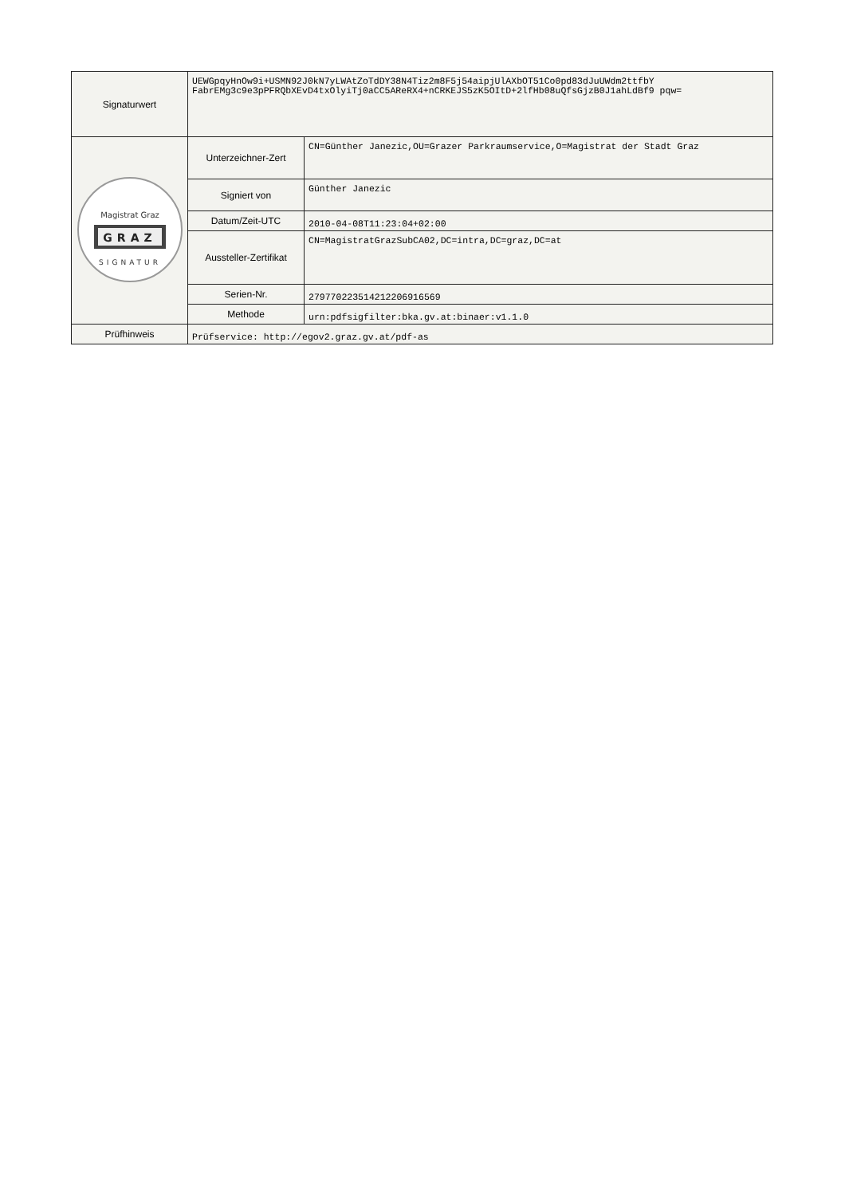| Signaturwert | UEWGpqyHnOw9i+USMN92J0kN7yLWAtZoTdDY38N4Tiz2m8F5j54aipjUlAXbOT51Co0pd83dJuUWdm2ttfbY FabrEMg3c9e3pPFRQbXEvD4txOlyiTj0aCC5AReRX4+nCRKEJS5zK5OItD+2lfHb08uQfsGjzB0J1ahLdBf9 pqw= | |
| Magistrat Graz GRAZ SIGNATUR | Unterzeichner-Zert | CN=Günther Janezic,OU=Grazer Parkraumservice,O=Magistrat der Stadt Graz |
| | Signiert von | Günther Janezic |
| | Datum/Zeit-UTC | 2010-04-08T11:23:04+02:00 |
| | Aussteller-Zertifikat | CN=MagistratGrazSubCA02,DC=intra,DC=graz,DC=at |
| | Serien-Nr. | 279770223514212206916569 |
| | Methode | urn:pdfsigfilter:bka.gv.at:binaer:v1.1.0 |
| Prüfhinweis | Prüfservice: http://egov2.graz.gv.at/pdf-as | |